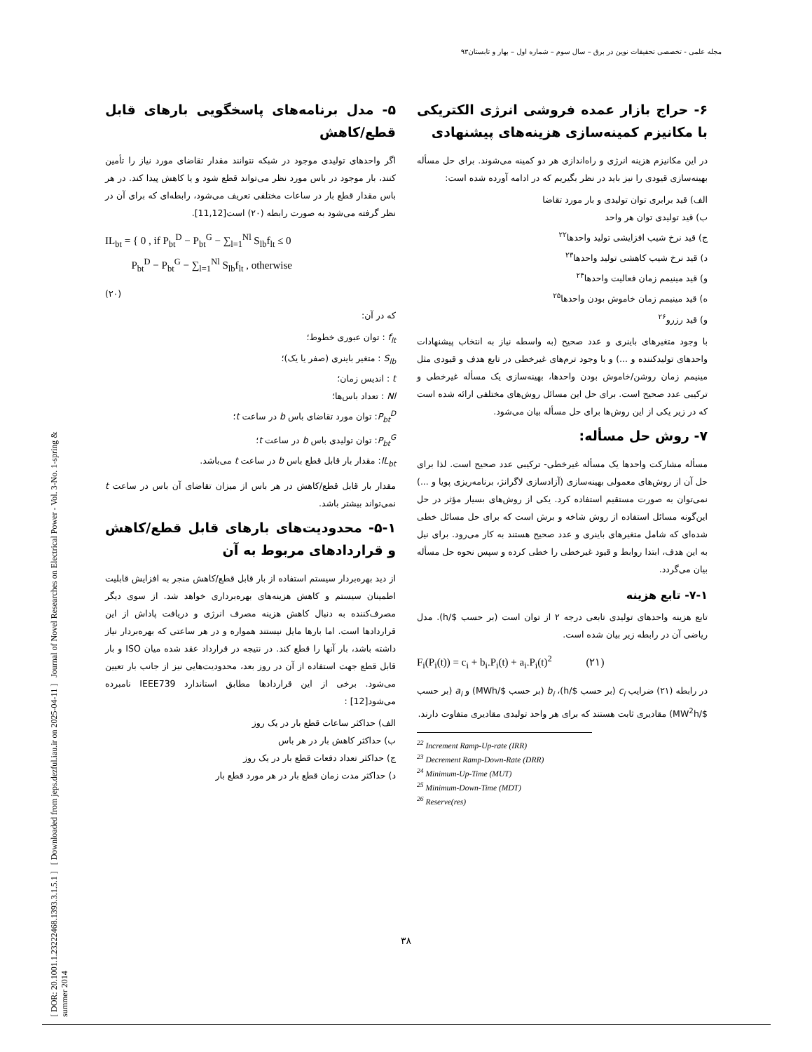مجله علمی - تخصصی تحقیقات نوین در برق – سال سوم – شماره اول – بهار و تابستان۹۳
[ DOR: 20.1001.1.23222468.1393.3.1.5.1 ] [ Downloaded from jeps.dezful.iau.ir on 2025-04-11 ] Journal of Novel Researches on Electrical Power - Vol. 3-No. 1-spring & summer 2014
۵- مدل برنامه‌های پاسخگویی بارهای قابل قطع/کاهش
اگر واحدهای تولیدی موجود در شبکه نتوانند مقدار تقاضای مورد نیاز را تأمین کنند، بار موجود در باس مورد نظر می‌تواند قطع شود و یا کاهش پیدا کند. در هر باس مقدار قطع بار در ساعات مختلفی تعریف می‌شود، رابطه‌ای که برای آن در نظر گرفته می‌شود به صورت رابطه (۲۰) است[11,12].
IL<sub>bt</sub> = { 0 , if P<sub>bt</sub><sup>D</sup> − P<sub>bt</sub><sup>G</sup> − ∑<sub>l=1</sub><sup>Nl</sup> S<sub>lb</sub>f<sub>lt</sub> ≤ 0
P<sub>bt</sub><sup>D</sup> − P<sub>bt</sub><sup>G</sup> − ∑<sub>l=1</sub><sup>Nl</sup> S<sub>lb</sub>f<sub>lt</sub> , otherwise
(۲۰)
که در آن:
f<sub>lt</sub> : توان عبوری خطوط؛
S<sub>lb</sub> : متغیر باینری (صفر یا یک)؛
t : اندیس زمان؛
Nl : تعداد باس‌ها؛
P<sub>bt</sub><sup>D</sup>: توان مورد تقاضای باس b در ساعت t؛
P<sub>bt</sub><sup>G</sup>: توان تولیدی باس b در ساعت t؛
IL<sub>bt</sub>: مقدار بار قابل قطع باس b در ساعت t می‌باشد.
مقدار بار قابل قطع/کاهش در هر باس از میزان تقاضای آن باس در ساعت t نمی‌تواند بیشتر باشد.
۵-۱- محدودیت‌های بارهای قابل قطع/کاهش و قراردادهای مربوط به آن
از دید بهره‌بردار سیستم استفاده از بار قابل قطع/کاهش منجر به افزایش قابلیت اطمینان سیستم و کاهش هزینه‌های بهره‌برداری خواهد شد. از سوی دیگر مصرف‌کننده به دنبال کاهش هزینه مصرف انرژی و دریافت پاداش از این قراردادها است. اما بارها مایل نیستند همواره و در هر ساعتی که بهره‌بردار نیاز داشته باشد، بار آنها را قطع کند. در نتیجه در قرارداد عقد شده میان ISO و بار قابل قطع جهت استفاده از آن در روز بعد، محدودیت‌هایی نیز از جانب بار تعیین می‌شود. برخی از این قراردادها مطابق استاندارد IEEE739 نامبرده می‌شود[12] :
الف) حداکثر ساعات قطع بار در یک روز
ب) حداکثر کاهش بار در هر باس
ج) حداکثر تعداد دفعات قطع بار در یک روز
د) حداکثر مدت زمان قطع بار در هر مورد قطع بار
۶- حراج بازار عمده فروشی انرژی الکتریکی با مکانیزم کمینه‌سازی هزینه‌های پیشنهادی
در این مکانیزم هزینه انرژی و راه‌اندازی هر دو کمینه می‌شوند. برای حل مسأله بهینه‌سازی قیودی را نیز باید در نظر بگیریم که در ادامه آورده شده است:
الف) قید برابری توان تولیدی و بار مورد تقاضا
ب) قید تولیدی توان هر واحد
ج) قید نرخ شیب افزایشی تولید واحدها<sup>۲۲</sup>
د) قید نرخ شیب کاهشی تولید واحدها<sup>۲۳</sup>
و) قید مینیمم زمان فعالیت واحدها<sup>۲۴</sup>
ه) قید مینیمم زمان خاموش بودن واحدها<sup>۲۵</sup>
و) قید رزرو<sup>۲۶</sup>
با وجود متغیرهای باینری و عدد صحیح (به واسطه نیاز به انتخاب پیشنهادات واحدهای تولیدکننده و ...) و با وجود ترم‌های غیرخطی در تابع هدف و قیودی مثل مینیمم زمان روشن/خاموش بودن واحدها، بهینه‌سازی یک مسأله غیرخطی و ترکیبی عدد صحیح است. برای حل این مسائل روش‌های مختلفی ارائه شده است که در زیر یکی از این روش‌ها برای حل مسأله بیان می‌شود.
۷- روش حل مسأله:
مسأله مشارکت واحدها یک مسأله غیرخطی- ترکیبی عدد صحیح است. لذا برای حل آن از روش‌های معمولی بهینه‌سازی (آزادسازی لاگرانژ، برنامه‌ریزی پویا و ...) نمی‌توان به صورت مستقیم استفاده کرد. یکی از روش‌های بسیار مؤثر در حل این‌گونه مسائل استفاده از روش شاخه و برش است که برای حل مسائل خطی شده‌ای که شامل متغیرهای باینری و عدد صحیح هستند به کار می‌رود. برای نیل به این هدف، ابتدا روابط و قیود غیرخطی را خطی کرده و سپس نحوه حل مسأله بیان می‌گردد.
۷-۱- تابع هزینه
تابع هزینه واحدهای تولیدی تابعی درجه ۲ از توان است (بر حسب $/h). مدل ریاضی آن در رابطه زیر بیان شده است.
F<sub>i</sub>(P<sub>i</sub>(t)) = c<sub>i</sub> + b<sub>i</sub>.P<sub>i</sub>(t) + a<sub>i</sub>.P<sub>i</sub>(t)<sup>2</sup> (۲۱)
در رابطه (۲۱) ضرایب c<sub>i</sub> (بر حسب $/h)، b<sub>i</sub> (بر حسب $/MWh) و a<sub>i</sub> (بر حسب $/MW<sup>2</sup>h) مقادیری ثابت هستند که برای هر واحد تولیدی مقادیری متفاوت دارند.
<sup>22</sup> Increment Ramp-Up-rate (IRR)
<sup>23</sup> Decrement Ramp-Down-Rate (DRR)
<sup>24</sup> Minimum-Up-Time (MUT)
<sup>25</sup> Minimum-Down-Time (MDT)
<sup>26</sup> Reserve(res)
۳۸